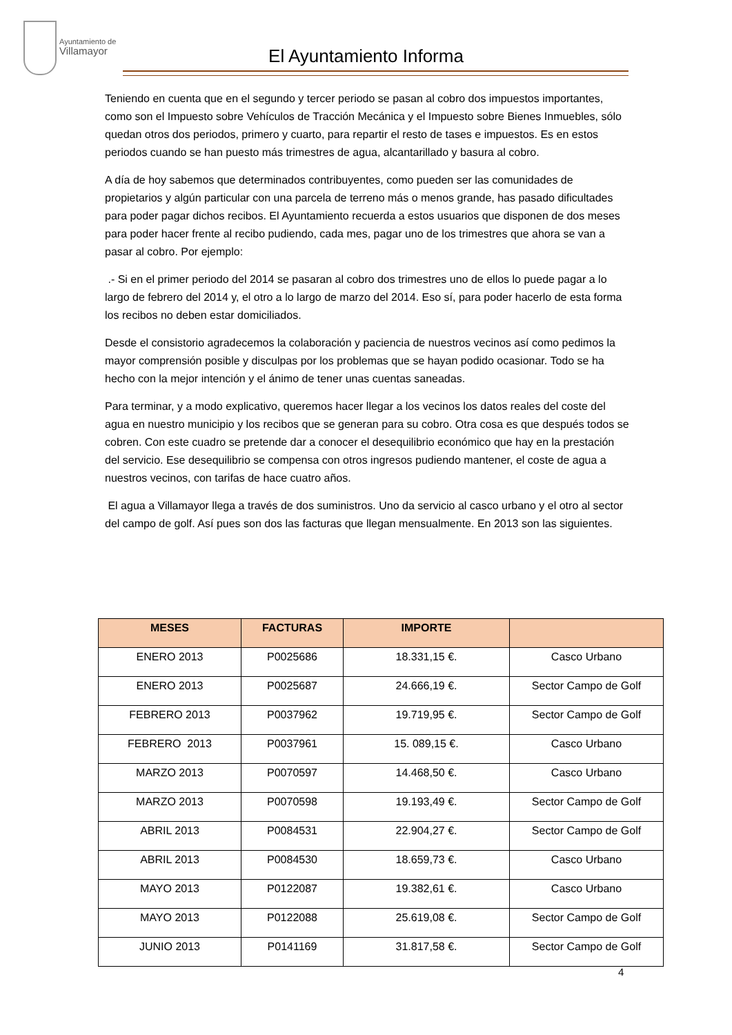Ayuntamiento de
Villamayor
El Ayuntamiento Informa
Teniendo en cuenta que en el segundo y tercer periodo se pasan al cobro dos impuestos importantes, como son el Impuesto sobre Vehículos de Tracción Mecánica y el Impuesto sobre Bienes Inmuebles, sólo quedan otros dos periodos, primero y cuarto, para repartir el resto de tases e impuestos. Es en estos periodos cuando se han puesto más trimestres de agua, alcantarillado y basura al cobro.
A día de hoy sabemos que determinados contribuyentes, como pueden ser las comunidades de propietarios y algún particular con una parcela de terreno más o menos grande, has pasado dificultades para poder pagar dichos recibos. El Ayuntamiento recuerda a estos usuarios que disponen de dos meses para poder hacer frente al recibo pudiendo, cada mes, pagar uno de los trimestres que ahora se van a pasar al cobro. Por ejemplo:
.- Si en el primer periodo del 2014 se pasaran al cobro dos trimestres uno de ellos lo puede pagar a lo largo de febrero del 2014 y, el otro a lo largo de marzo del 2014. Eso sí, para poder hacerlo de esta forma los recibos no deben estar domiciliados.
Desde el consistorio agradecemos la colaboración y paciencia de nuestros vecinos así como pedimos la mayor comprensión posible y disculpas por los problemas que se hayan podido ocasionar. Todo se ha hecho con la mejor intención y el ánimo de tener unas cuentas saneadas.
Para terminar, y a modo explicativo, queremos hacer llegar a los vecinos los datos reales del coste del agua en nuestro municipio y los recibos que se generan para su cobro. Otra cosa es que después todos se cobren. Con este cuadro se pretende dar a conocer el desequilibrio económico que hay en la prestación del servicio. Ese desequilibrio se compensa con otros ingresos pudiendo mantener, el coste de agua a nuestros vecinos, con tarifas de hace cuatro años.
El agua a Villamayor llega a través de dos suministros. Uno da servicio al casco urbano y el otro al sector del campo de golf. Así pues son dos las facturas que llegan mensualmente. En 2013 son las siguientes.
| MESES | FACTURAS | IMPORTE | |
| --- | --- | --- | --- |
| ENERO 2013 | P0025686 | 18.331,15 €. | Casco Urbano |
| ENERO 2013 | P0025687 | 24.666,19 €. | Sector Campo de Golf |
| FEBRERO 2013 | P0037962 | 19.719,95 €. | Sector Campo de Golf |
| FEBRERO 2013 | P0037961 | 15. 089,15 €. | Casco Urbano |
| MARZO 2013 | P0070597 | 14.468,50 €. | Casco Urbano |
| MARZO 2013 | P0070598 | 19.193,49 €. | Sector Campo de Golf |
| ABRIL 2013 | P0084531 | 22.904,27 €. | Sector Campo de Golf |
| ABRIL 2013 | P0084530 | 18.659,73 €. | Casco Urbano |
| MAYO 2013 | P0122087 | 19.382,61 €. | Casco Urbano |
| MAYO 2013 | P0122088 | 25.619,08 €. | Sector Campo de Golf |
| JUNIO 2013 | P0141169 | 31.817,58 €. | Sector Campo de Golf |
4